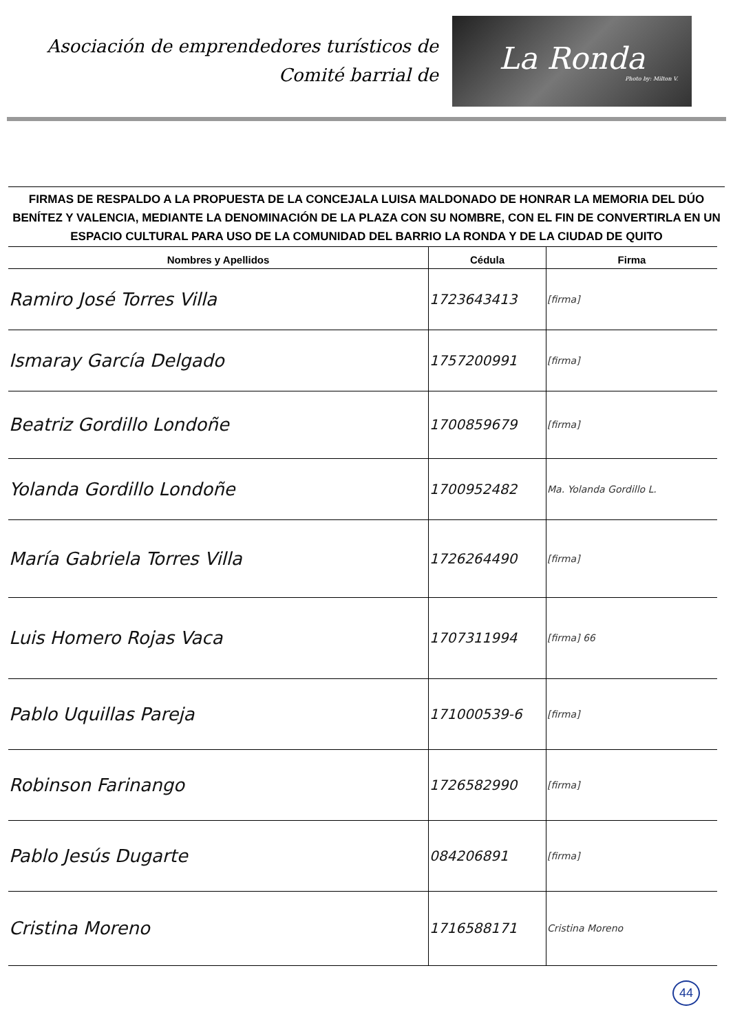Asociación de emprendedores turísticos de
Comité barrial de
La Ronda
Photo by: Milton V.
FIRMAS DE RESPALDO A LA PROPUESTA DE LA CONCEJALA LUISA MALDONADO DE HONRAR LA MEMORIA DEL DÚO BENÍTEZ Y VALENCIA, MEDIANTE LA DENOMINACIÓN DE LA PLAZA CON SU NOMBRE, CON EL FIN DE CONVERTIRLA EN UN ESPACIO CULTURAL PARA USO DE LA COMUNIDAD DEL BARRIO LA RONDA Y DE LA CIUDAD DE QUITO
| Nombres y Apellidos | Cédula | Firma |
| --- | --- | --- |
| Ramiro José Torres Villa | 1723643413 | [firma] |
| Ismaray García Delgado | 1757200991 | [firma] |
| Beatriz Gordillo Londoñe | 1700859679 | [firma] |
| Yolanda Gordillo Londoñe | 1700952482 | Ma. Yolanda Gordillo L. |
| María Gabriela Torres Villa | 1726264490 | [firma] |
| Luis Homero Rojas Vaca | 1707311994 | [firma] 66 |
| Pablo Uquillas Pareja | 171000539-6 | [firma] |
| Robinson Farinango | 1726582990 | [firma] |
| Pablo Jesús Dugarte | 084206891 | [firma] |
| Cristina Moreno | 1716588171 | Cristina Moreno |
44